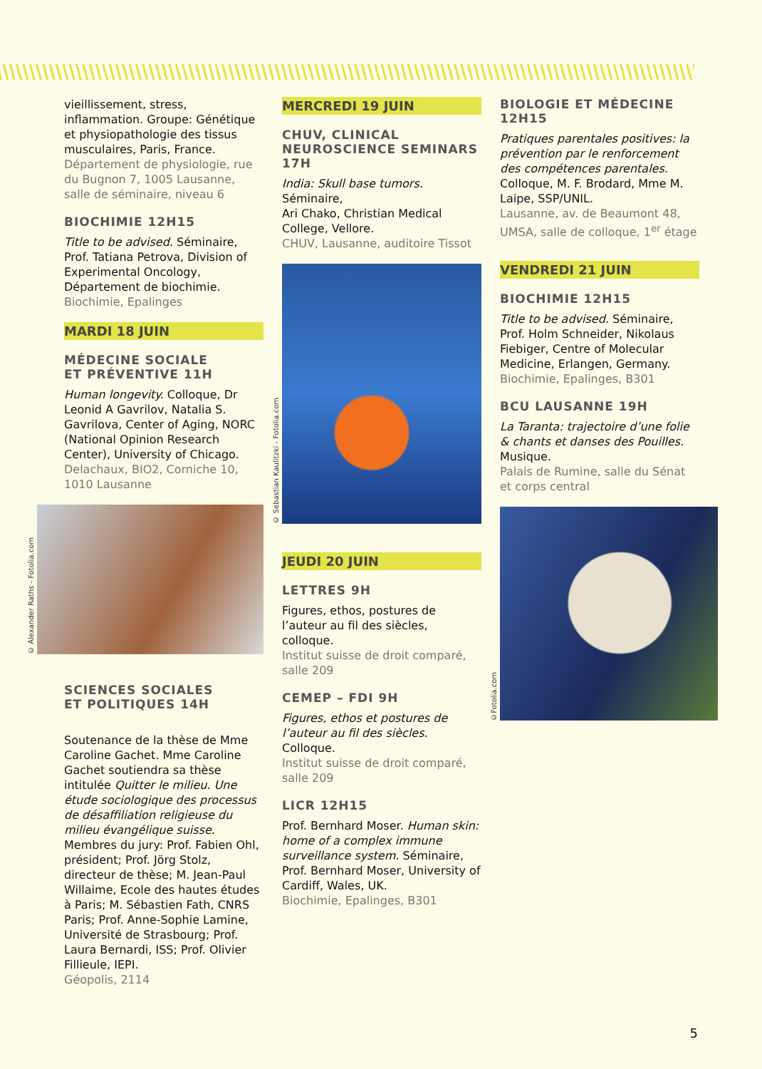vieillissement, stress, inflammation. Groupe: Génétique et physiopathologie des tissus musculaires, Paris, France.
Département de physiologie, rue du Bugnon 7, 1005 Lausanne, salle de séminaire, niveau 6
BIOCHIMIE 12H15
Title to be advised. Séminaire, Prof. Tatiana Petrova, Division of Experimental Oncology, Département de biochimie.
Biochimie, Epalinges
MARDI 18 JUIN
MÉDECINE SOCIALE
ET PRÉVENTIVE 11H
Human longevity. Colloque, Dr Leonid A Gavrilov, Natalia S. Gavrilova, Center of Aging, NORC (National Opinion Research Center), University of Chicago.
Delachaux, BIO2, Corniche 10, 1010 Lausanne
© Alexander Raths - Fotolia.com
SCIENCES SOCIALES
ET POLITIQUES 14H
Soutenance de la thèse de Mme Caroline Gachet. Mme Caroline Gachet soutiendra sa thèse intitulée Quitter le milieu. Une étude sociologique des processus de désaffiliation religieuse du milieu évangélique suisse. Membres du jury: Prof. Fabien Ohl, président; Prof. Jörg Stolz, directeur de thèse; M. Jean-Paul Willaime, Ecole des hautes études à Paris; M. Sébastien Fath, CNRS Paris; Prof. Anne-Sophie Lamine, Université de Strasbourg; Prof. Laura Bernardi, ISS; Prof. Olivier Fillieule, IEPI.
Géopolis, 2114
MERCREDI 19 JUIN
CHUV, CLINICAL
NEUROSCIENCE SEMINARS
17H
India: Skull base tumors. Séminaire,
Ari Chako, Christian Medical College, Vellore.
CHUV, Lausanne, auditoire Tissot
© Sebastian Kaulitzki - Fotolia.com
JEUDI 20 JUIN
LETTRES 9H
Figures, ethos, postures de l’auteur au fil des siècles, colloque.
Institut suisse de droit comparé, salle 209
CEMEP – FDI 9H
Figures, ethos et postures de l’auteur au fil des siècles. Colloque.
Institut suisse de droit comparé, salle 209
LICR 12H15
Prof. Bernhard Moser. Human skin: home of a complex immune surveillance system. Séminaire, Prof. Bernhard Moser, University of Cardiff, Wales, UK.
Biochimie, Epalinges, B301
BIOLOGIE ET MÉDECINE
12H15
Pratiques parentales positives: la prévention par le renforcement des compétences parentales. Colloque, M. F. Brodard, Mme M. Laipe, SSP/UNIL.
Lausanne, av. de Beaumont 48, UMSA, salle de colloque, 1<sup>er</sup> étage
VENDREDI 21 JUIN
BIOCHIMIE 12H15
Title to be advised. Séminaire, Prof. Holm Schneider, Nikolaus Fiebiger, Centre of Molecular Medicine, Erlangen, Germany.
Biochimie, Epalinges, B301
BCU LAUSANNE 19H
La Taranta: trajectoire d’une folie & chants et danses des Pouilles. Musique.
Palais de Rumine, salle du Sénat et corps central
©Fotolia.com
5